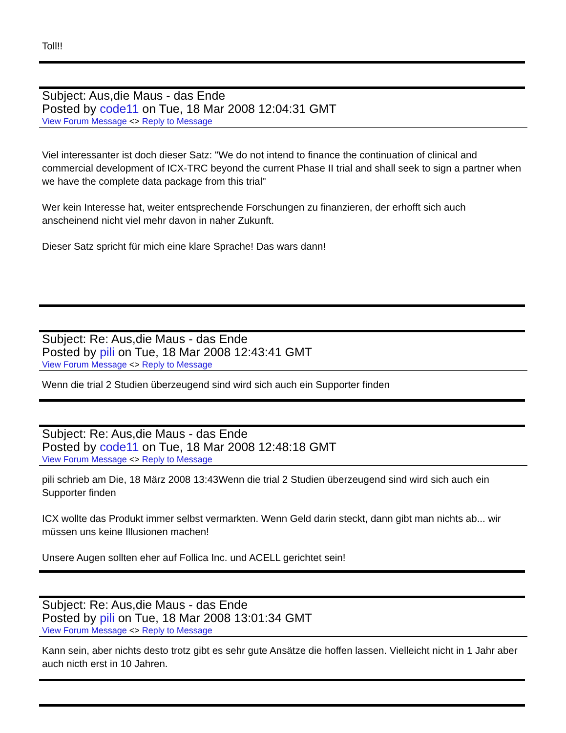Toll!!
Subject: Aus,die Maus - das Ende
Posted by code11 on Tue, 18 Mar 2008 12:04:31 GMT
View Forum Message <> Reply to Message
Viel interessanter ist doch dieser Satz: "We do not intend to finance the continuation of clinical and commercial development of ICX-TRC beyond the current Phase II trial and shall seek to sign a partner when we have the complete data package from this trial"
Wer kein Interesse hat, weiter entsprechende Forschungen zu finanzieren, der erhofft sich auch anscheinend nicht viel mehr davon in naher Zukunft.
Dieser Satz spricht für mich eine klare Sprache! Das wars dann!
Subject: Re: Aus,die Maus - das Ende
Posted by pili on Tue, 18 Mar 2008 12:43:41 GMT
View Forum Message <> Reply to Message
Wenn die trial 2 Studien überzeugend sind wird sich auch ein Supporter finden
Subject: Re: Aus,die Maus - das Ende
Posted by code11 on Tue, 18 Mar 2008 12:48:18 GMT
View Forum Message <> Reply to Message
pili schrieb am Die, 18 März 2008 13:43Wenn die trial 2 Studien überzeugend sind wird sich auch ein Supporter finden
ICX wollte das Produkt immer selbst vermarkten. Wenn Geld darin steckt, dann gibt man nichts ab... wir müssen uns keine Illusionen machen!
Unsere Augen sollten eher auf Follica Inc. und ACELL gerichtet sein!
Subject: Re: Aus,die Maus - das Ende
Posted by pili on Tue, 18 Mar 2008 13:01:34 GMT
View Forum Message <> Reply to Message
Kann sein, aber nichts desto trotz gibt es sehr gute Ansätze die hoffen lassen. Vielleicht nicht in 1 Jahr aber auch nicth erst in 10 Jahren.